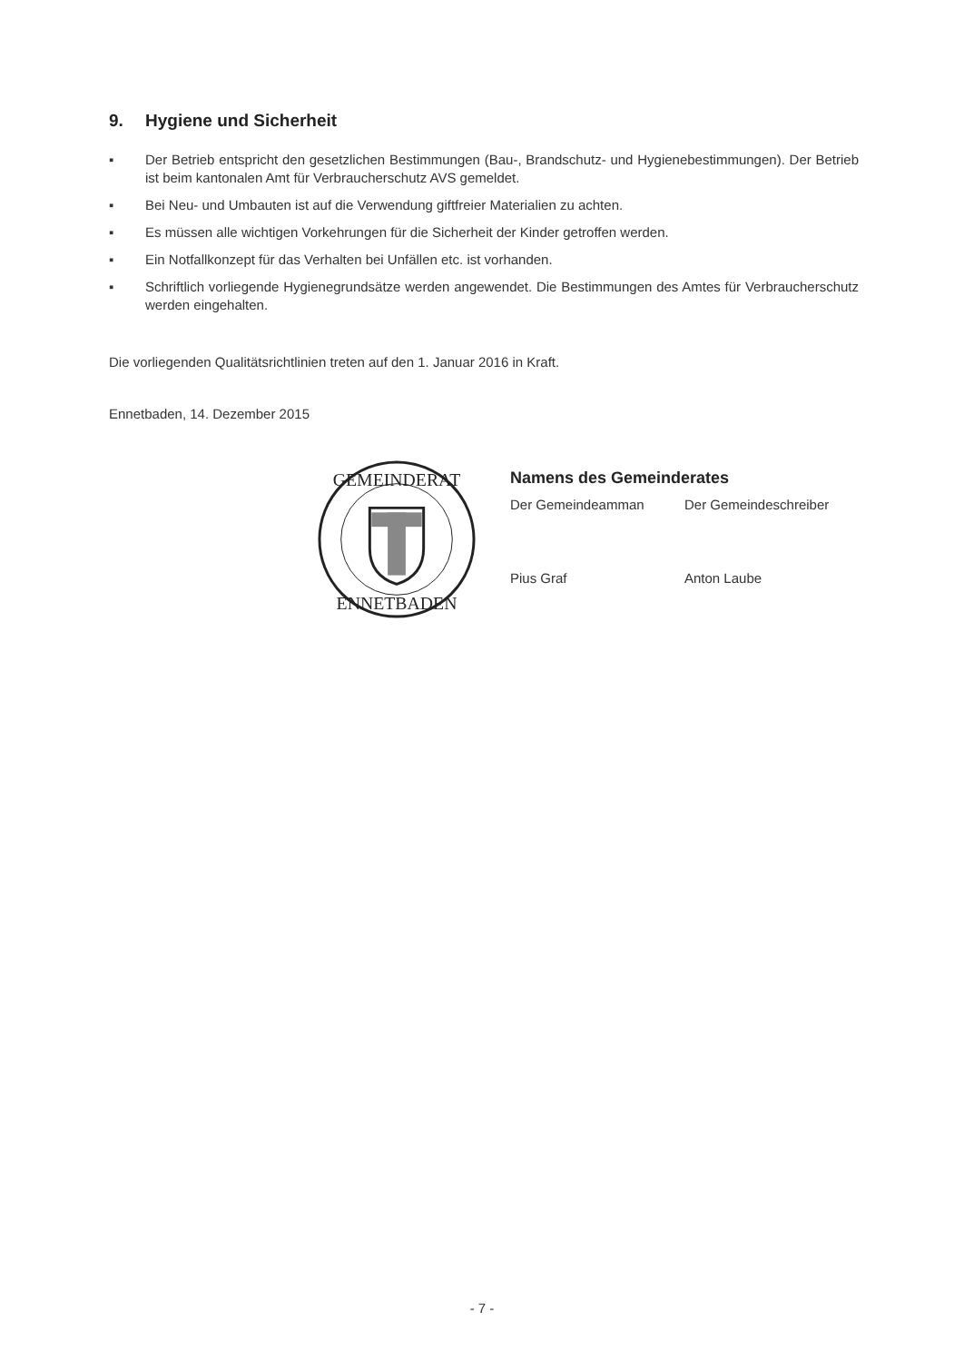9. Hygiene und Sicherheit
▪ Der Betrieb entspricht den gesetzlichen Bestimmungen (Bau-, Brandschutz- und Hygienebestimmungen). Der Betrieb ist beim kantonalen Amt für Verbraucherschutz AVS gemeldet.
▪ Bei Neu- und Umbauten ist auf die Verwendung giftfreier Materialien zu achten.
▪ Es müssen alle wichtigen Vorkehrungen für die Sicherheit der Kinder getroffen werden.
▪ Ein Notfallkonzept für das Verhalten bei Unfällen etc. ist vorhanden.
▪ Schriftlich vorliegende Hygienegrundsätze werden angewendet. Die Bestimmungen des Amtes für Verbraucherschutz werden eingehalten.
Die vorliegenden Qualitätsrichtlinien treten auf den 1. Januar 2016 in Kraft.
Ennetbaden, 14. Dezember 2015
GEMEINDERAT
ENNETBADEN
Namens des Gemeinderates
Der Gemeindeamman Der Gemeindeschreiber
Pius Graf Anton Laube
- 7 -